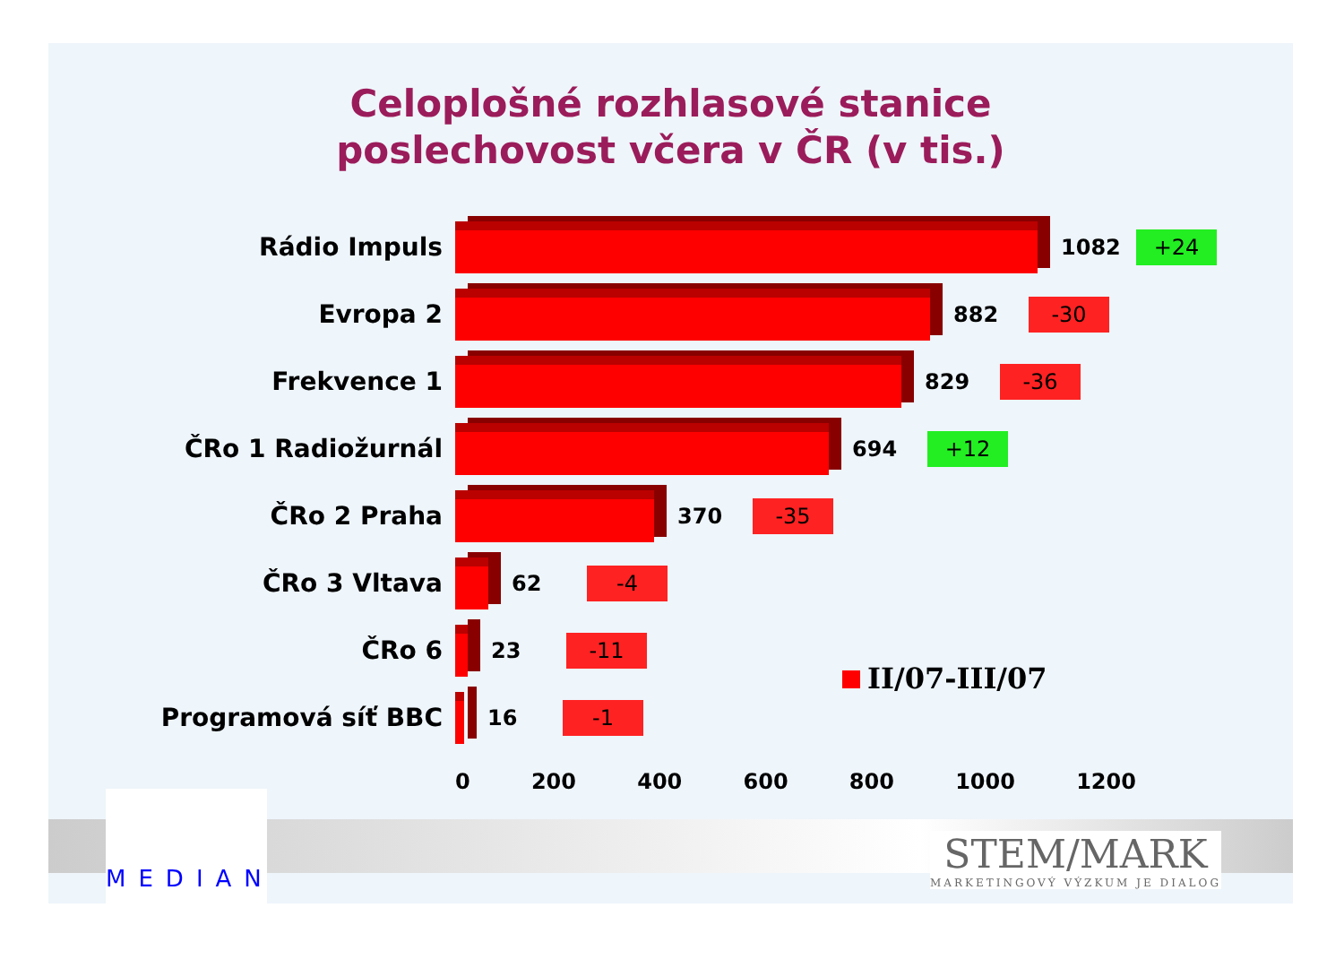Celoplošné rozhlasové stanice
poslechovost včera v ČR (v tis.)
Rádio Impuls
1082
+24
Evropa 2
882
-30
Frekvence 1
829
-36
ČRo 1 Radiožurnál
694
+12
ČRo 2 Praha
370
-35
ČRo 3 Vltava
62
-4
ČRo 6
23
-11
Programová síť BBC
16
-1
0 200 400 600 800 1000 1200
II/07-III/07
MEDIAN
STEM/MARK
MARKETINGOVÝ VÝZKUM JE DIALOG